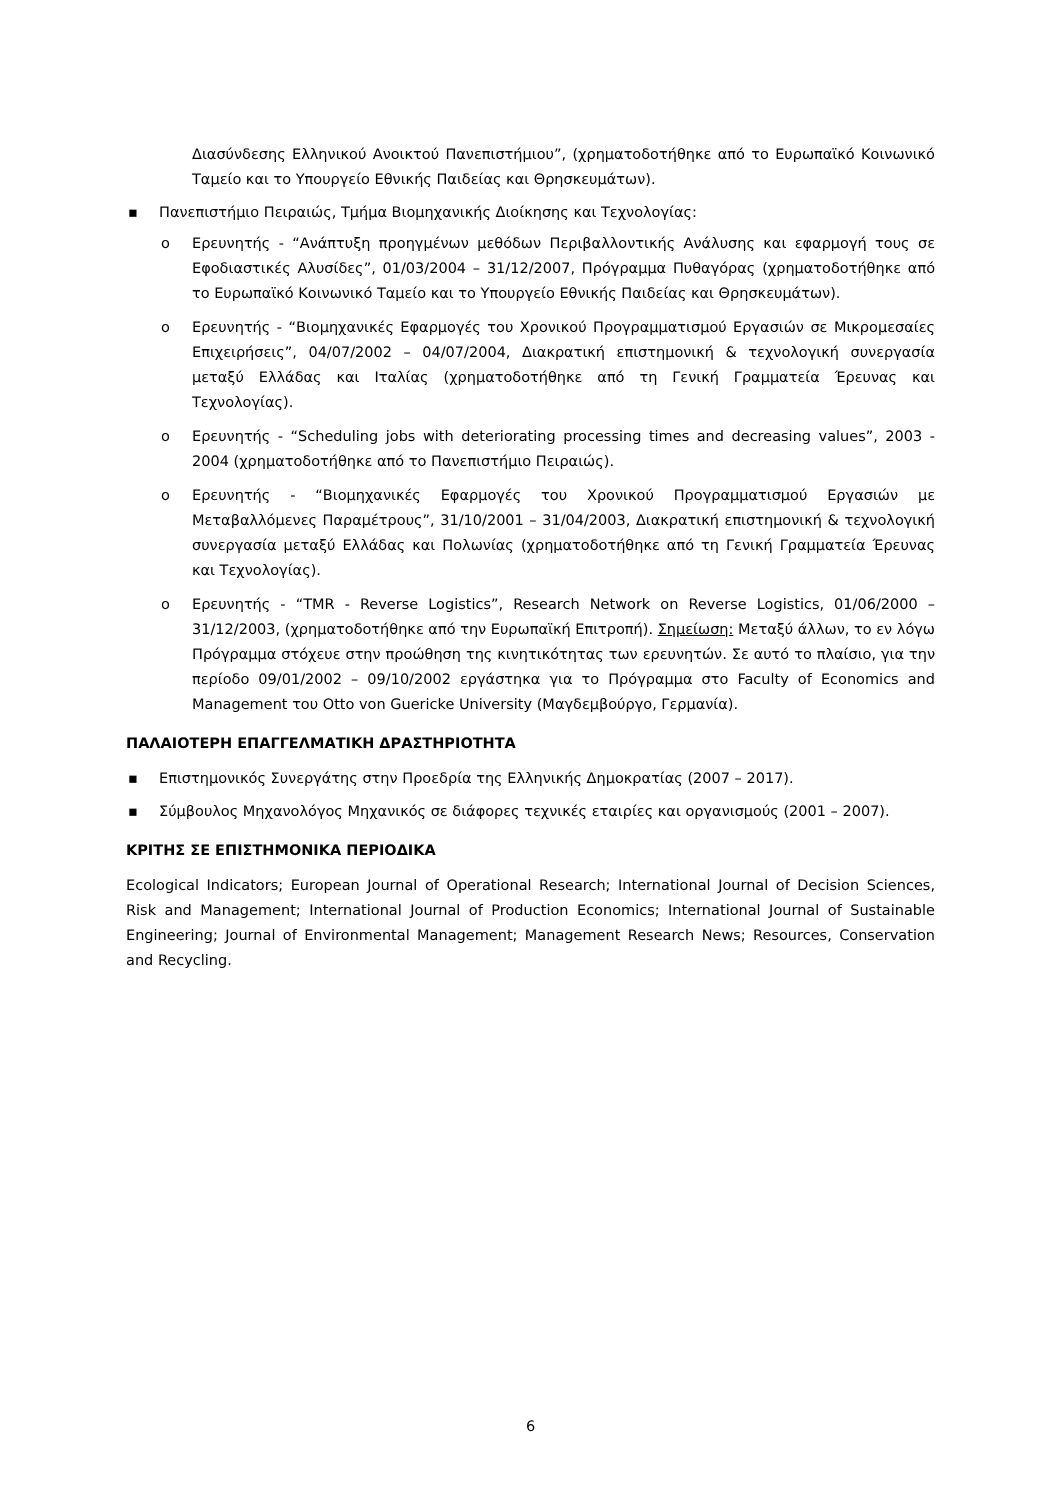Διασύνδεσης Ελληνικού Ανοικτού Πανεπιστήμιου”, (χρηματοδοτήθηκε από το Ευρωπαϊκό Κοινωνικό Ταμείο και το Υπουργείο Εθνικής Παιδείας και Θρησκευμάτων).
▪ Πανεπιστήμιο Πειραιώς, Τμήμα Βιομηχανικής Διοίκησης και Τεχνολογίας:
o Ερευνητής - “Ανάπτυξη προηγμένων μεθόδων Περιβαλλοντικής Ανάλυσης και εφαρμογή τους σε Εφοδιαστικές Αλυσίδες”, 01/03/2004 – 31/12/2007, Πρόγραμμα Πυθαγόρας (χρηματοδοτήθηκε από το Ευρωπαϊκό Κοινωνικό Ταμείο και το Υπουργείο Εθνικής Παιδείας και Θρησκευμάτων).
o Ερευνητής - “Βιομηχανικές Εφαρμογές του Χρονικού Προγραμματισμού Εργασιών σε Μικρομεσαίες Επιχειρήσεις”, 04/07/2002 – 04/07/2004, Διακρατική επιστημονική & τεχνολογική συνεργασία μεταξύ Ελλάδας και Ιταλίας (χρηματοδοτήθηκε από τη Γενική Γραμματεία Έρευνας και Τεχνολογίας).
o Ερευνητής - “Scheduling jobs with deteriorating processing times and decreasing values”, 2003 - 2004 (χρηματοδοτήθηκε από το Πανεπιστήμιο Πειραιώς).
o Ερευνητής - “Βιομηχανικές Εφαρμογές του Χρονικού Προγραμματισμού Εργασιών με Μεταβαλλόμενες Παραμέτρους”, 31/10/2001 – 31/04/2003, Διακρατική επιστημονική & τεχνολογική συνεργασία μεταξύ Ελλάδας και Πολωνίας (χρηματοδοτήθηκε από τη Γενική Γραμματεία Έρευνας και Τεχνολογίας).
o Ερευνητής - “TMR - Reverse Logistics”, Research Network on Reverse Logistics, 01/06/2000 – 31/12/2003, (χρηματοδοτήθηκε από την Ευρωπαϊκή Επιτροπή). Σημείωση: Μεταξύ άλλων, το εν λόγω Πρόγραμμα στόχευε στην προώθηση της κινητικότητας των ερευνητών. Σε αυτό το πλαίσιο, για την περίοδο 09/01/2002 – 09/10/2002 εργάστηκα για το Πρόγραμμα στο Faculty of Economics and Management του Otto von Guericke University (Μαγδεμβούργο, Γερμανία).
ΠΑΛΑΙΟΤΕΡΗ ΕΠΑΓΓΕΛΜΑΤΙΚΗ ΔΡΑΣΤΗΡΙΟΤΗΤΑ
▪ Επιστημονικός Συνεργάτης στην Προεδρία της Ελληνικής Δημοκρατίας (2007 – 2017).
▪ Σύμβουλος Μηχανολόγος Μηχανικός σε διάφορες τεχνικές εταιρίες και οργανισμούς (2001 – 2007).
ΚΡΙΤΗΣ ΣΕ ΕΠΙΣΤΗΜΟΝΙΚΑ ΠΕΡΙΟΔΙΚΑ
Ecological Indicators; European Journal of Operational Research; International Journal of Decision Sciences, Risk and Management; International Journal of Production Economics; International Journal of Sustainable Engineering; Journal of Environmental Management; Management Research News; Resources, Conservation and Recycling.
6